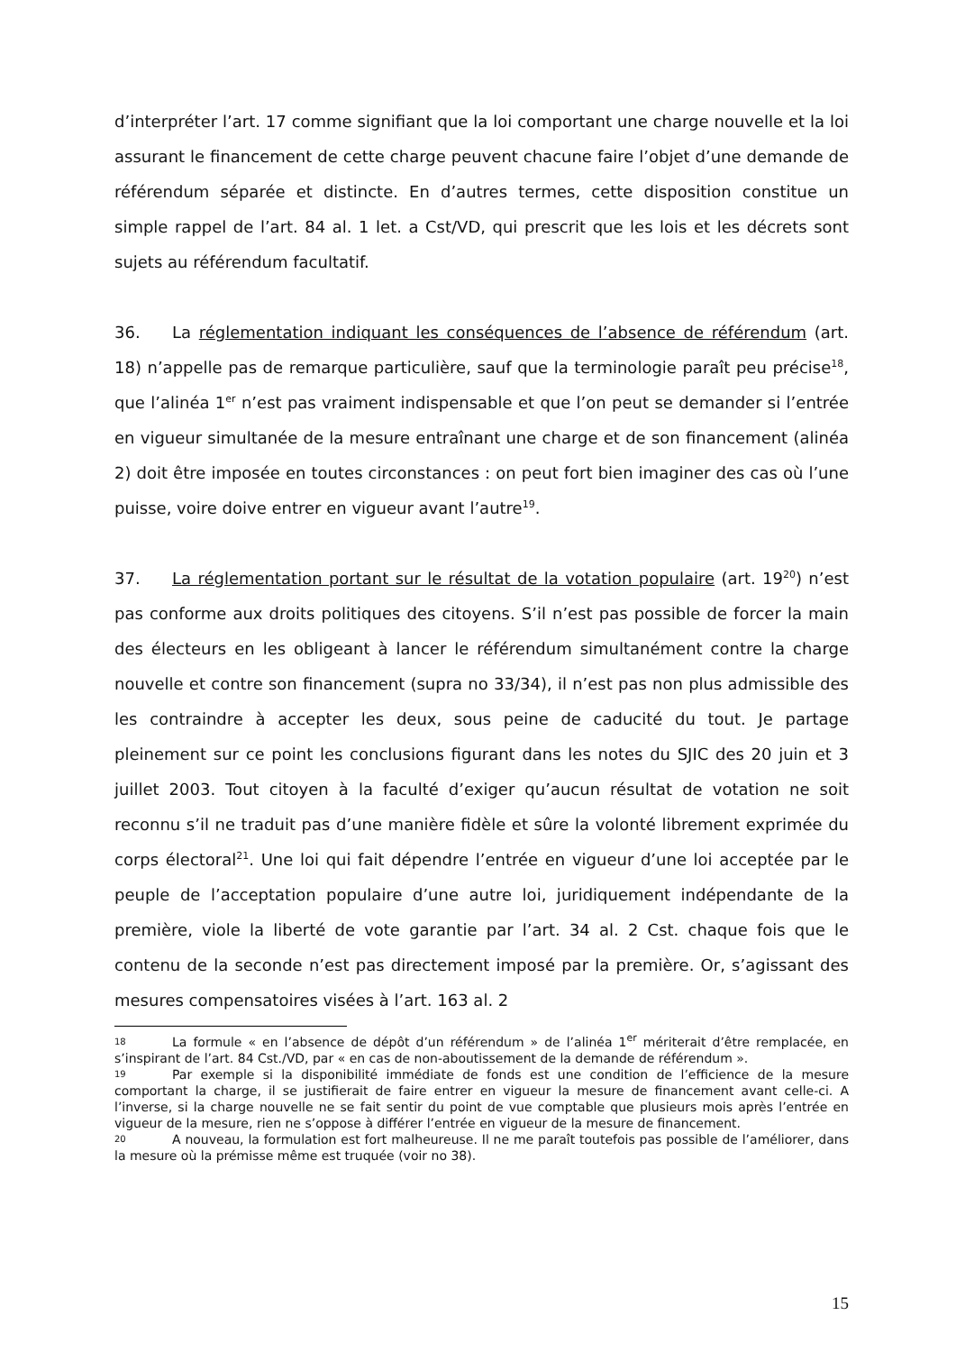d’interpréter l’art. 17 comme signifiant que la loi comportant une charge nouvelle et la loi assurant le financement de cette charge peuvent chacune faire l’objet d’une demande de référendum séparée et distincte. En d’autres termes, cette disposition constitue un simple rappel de l’art. 84 al. 1 let. a Cst/VD, qui prescrit que les lois et les décrets sont sujets au référendum facultatif.
36. La réglementation indiquant les conséquences de l’absence de référendum (art. 18) n’appelle pas de remarque particulière, sauf que la terminologie paraît peu précise<sup>18</sup>, que l’alinéa 1<sup>er</sup> n’est pas vraiment indispensable et que l’on peut se demander si l’entrée en vigueur simultanée de la mesure entraînant une charge et de son financement (alinéa 2) doit être imposée en toutes circonstances : on peut fort bien imaginer des cas où l’une puisse, voire doive entrer en vigueur avant l’autre<sup>19</sup>.
37. La réglementation portant sur le résultat de la votation populaire (art. 19<sup>20</sup>) n’est pas conforme aux droits politiques des citoyens. S’il n’est pas possible de forcer la main des électeurs en les obligeant à lancer le référendum simultanément contre la charge nouvelle et contre son financement (supra no 33/34), il n’est pas non plus admissible des les contraindre à accepter les deux, sous peine de caducité du tout. Je partage pleinement sur ce point les conclusions figurant dans les notes du SJIC des 20 juin et 3 juillet 2003. Tout citoyen à la faculté d’exiger qu’aucun résultat de votation ne soit reconnu s’il ne traduit pas d’une manière fidèle et sûre la volonté librement exprimée du corps électoral<sup>21</sup>. Une loi qui fait dépendre l’entrée en vigueur d’une loi acceptée par le peuple de l’acceptation populaire d’une autre loi, juridiquement indépendante de la première, viole la liberté de vote garantie par l’art. 34 al. 2 Cst. chaque fois que le contenu de la seconde n’est pas directement imposé par la première. Or, s’agissant des mesures compensatoires visées à l’art. 163 al. 2
18 La formule « en l’absence de dépôt d’un référendum » de l’alinéa 1<sup>er</sup> mériterait d’être remplacée, en s’inspirant de l’art. 84 Cst./VD, par « en cas de non-aboutissement de la demande de référendum ».
19 Par exemple si la disponibilité immédiate de fonds est une condition de l’efficience de la mesure comportant la charge, il se justifierait de faire entrer en vigueur la mesure de financement avant celle-ci. A l’inverse, si la charge nouvelle ne se fait sentir du point de vue comptable que plusieurs mois après l’entrée en vigueur de la mesure, rien ne s’oppose à différer l’entrée en vigueur de la mesure de financement.
20 A nouveau, la formulation est fort malheureuse. Il ne me paraît toutefois pas possible de l’améliorer, dans la mesure où la prémisse même est truquée (voir no 38).
15